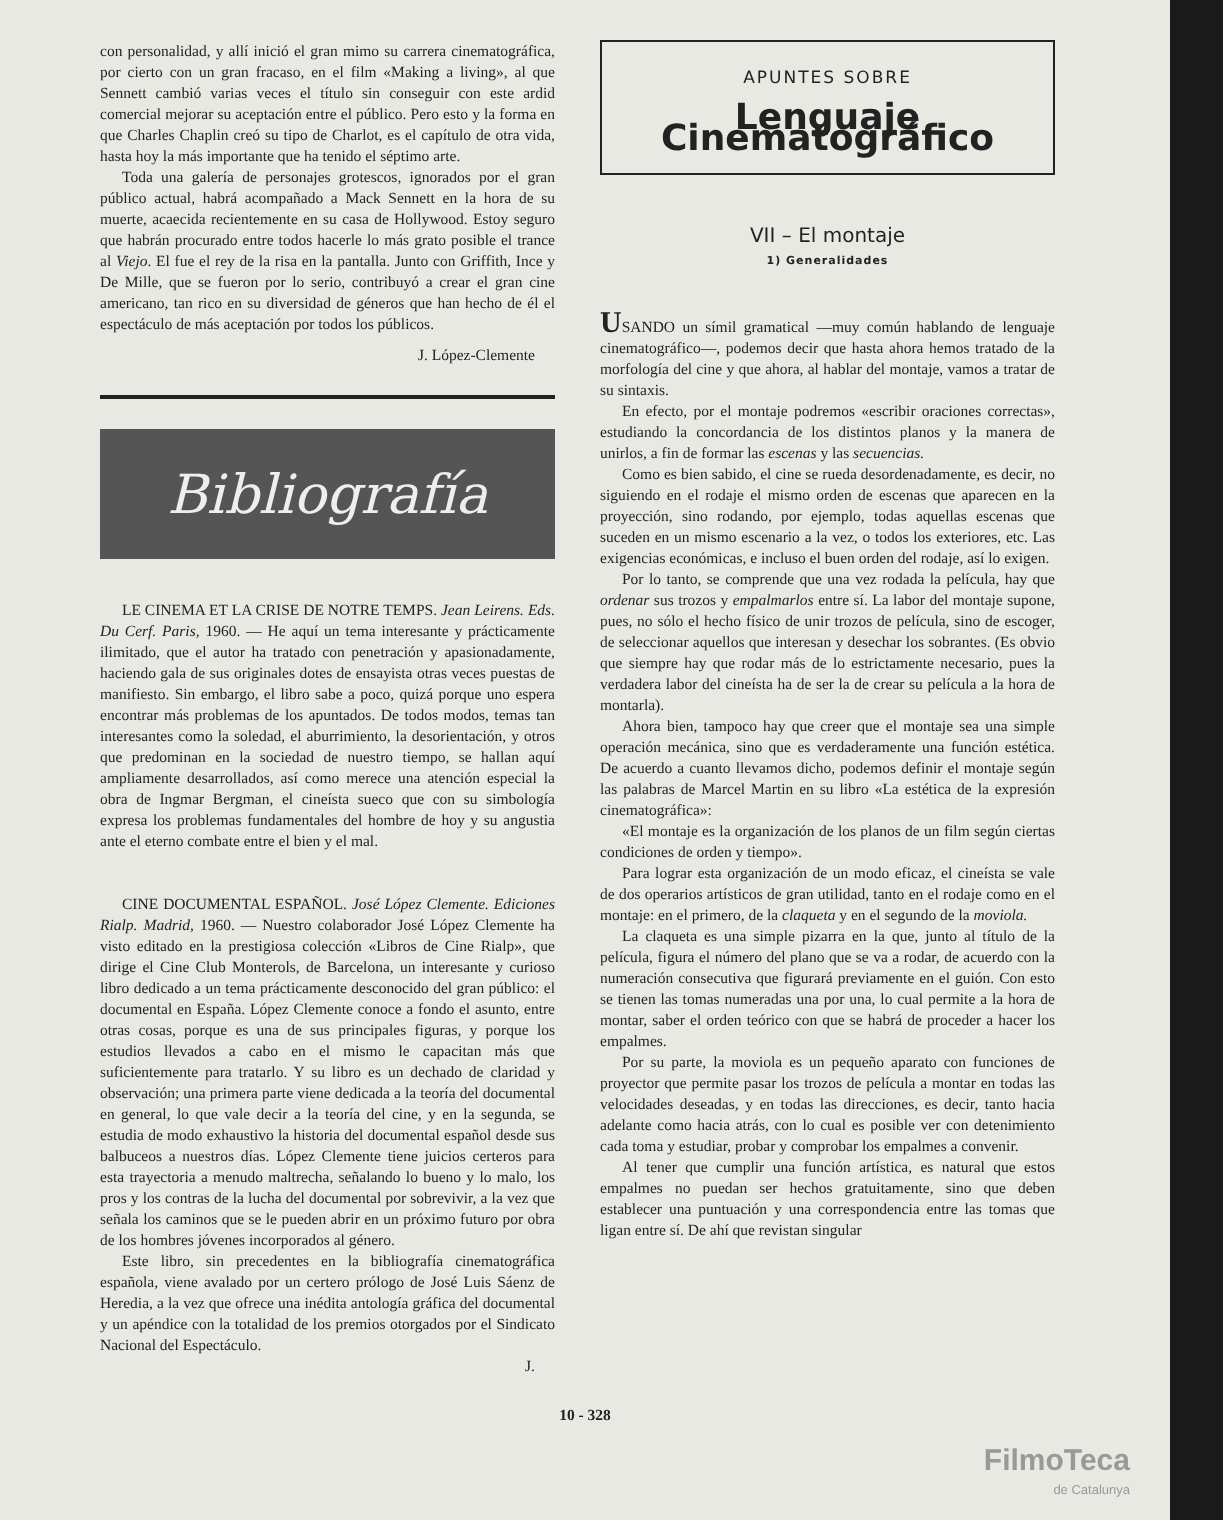con personalidad, y allí inició el gran mimo su carrera cinematográfica, por cierto con un gran fracaso, en el film «Making a living», al que Sennett cambió varias veces el título sin conseguir con este ardid comercial mejorar su aceptación entre el público. Pero esto y la forma en que Charles Chaplin creó su tipo de Charlot, es el capítulo de otra vida, hasta hoy la más importante que ha tenido el séptimo arte.
Toda una galería de personajes grotescos, ignorados por el gran público actual, habrá acompañado a Mack Sennett en la hora de su muerte, acaecida recientemente en su casa de Hollywood. Estoy seguro que habrán procurado entre todos hacerle lo más grato posible el trance al Viejo. El fue el rey de la risa en la pantalla. Junto con Griffith, Ince y De Mille, que se fueron por lo serio, contribuyó a crear el gran cine americano, tan rico en su diversidad de géneros que han hecho de él el espectáculo de más aceptación por todos los públicos.
J. López-Clemente
Bibliografía
LE CINEMA ET LA CRISE DE NOTRE TEMPS. Jean Leirens. Eds. Du Cerf. Paris, 1960. — He aquí un tema interesante y prácticamente ilimitado, que el autor ha tratado con penetración y apasionadamente, haciendo gala de sus originales dotes de ensayista otras veces puestas de manifiesto. Sin embargo, el libro sabe a poco, quizá porque uno espera encontrar más problemas de los apuntados. De todos modos, temas tan interesantes como la soledad, el aburrimiento, la desorientación, y otros que predominan en la sociedad de nuestro tiempo, se hallan aquí ampliamente desarrollados, así como merece una atención especial la obra de Ingmar Bergman, el cineísta sueco que con su simbología expresa los problemas fundamentales del hombre de hoy y su angustia ante el eterno combate entre el bien y el mal.
CINE DOCUMENTAL ESPAÑOL. José López Clemente. Ediciones Rialp. Madrid, 1960. — Nuestro colaborador José López Clemente ha visto editado en la prestigiosa colección «Libros de Cine Rialp», que dirige el Cine Club Monterols, de Barcelona, un interesante y curioso libro dedicado a un tema prácticamente desconocido del gran público: el documental en España. López Clemente conoce a fondo el asunto, entre otras cosas, porque es una de sus principales figuras, y porque los estudios llevados a cabo en el mismo le capacitan más que suficientemente para tratarlo. Y su libro es un dechado de claridad y observación; una primera parte viene dedicada a la teoría del documental en general, lo que vale decir a la teoría del cine, y en la segunda, se estudia de modo exhaustivo la historia del documental español desde sus balbuceos a nuestros días. López Clemente tiene juicios certeros para esta trayectoria a menudo maltrecha, señalando lo bueno y lo malo, los pros y los contras de la lucha del documental por sobrevivir, a la vez que señala los caminos que se le pueden abrir en un próximo futuro por obra de los hombres jóvenes incorporados al género.
Este libro, sin precedentes en la bibliografía cinematográfica española, viene avalado por un certero prólogo de José Luis Sáenz de Heredia, a la vez que ofrece una inédita antología gráfica del documental y un apéndice con la totalidad de los premios otorgados por el Sindicato Nacional del Espectáculo.
J.
APUNTES SOBRE
Lenguaje Cinematográfico
VII – El montaje
1) Generalidades
USANDO un símil gramatical —muy común hablando de lenguaje cinematográfico—, podemos decir que hasta ahora hemos tratado de la morfología del cine y que ahora, al hablar del montaje, vamos a tratar de su sintaxis.
En efecto, por el montaje podremos «escribir oraciones correctas», estudiando la concordancia de los distintos planos y la manera de unirlos, a fin de formar las escenas y las secuencias.
Como es bien sabido, el cine se rueda desordenadamente, es decir, no siguiendo en el rodaje el mismo orden de escenas que aparecen en la proyección, sino rodando, por ejemplo, todas aquellas escenas que suceden en un mismo escenario a la vez, o todos los exteriores, etc. Las exigencias económicas, e incluso el buen orden del rodaje, así lo exigen.
Por lo tanto, se comprende que una vez rodada la película, hay que ordenar sus trozos y empalmarlos entre sí. La labor del montaje supone, pues, no sólo el hecho físico de unir trozos de película, sino de escoger, de seleccionar aquellos que interesan y desechar los sobrantes. (Es obvio que siempre hay que rodar más de lo estrictamente necesario, pues la verdadera labor del cineísta ha de ser la de crear su película a la hora de montarla).
Ahora bien, tampoco hay que creer que el montaje sea una simple operación mecánica, sino que es verdaderamente una función estética. De acuerdo a cuanto llevamos dicho, podemos definir el montaje según las palabras de Marcel Martin en su libro «La estética de la expresión cinematográfica»:
«El montaje es la organización de los planos de un film según ciertas condiciones de orden y tiempo».
Para lograr esta organización de un modo eficaz, el cineísta se vale de dos operarios artísticos de gran utilidad, tanto en el rodaje como en el montaje: en el primero, de la claqueta y en el segundo de la moviola.
La claqueta es una simple pizarra en la que, junto al título de la película, figura el número del plano que se va a rodar, de acuerdo con la numeración consecutiva que figurará previamente en el guión. Con esto se tienen las tomas numeradas una por una, lo cual permite a la hora de montar, saber el orden teórico con que se habrá de proceder a hacer los empalmes.
Por su parte, la moviola es un pequeño aparato con funciones de proyector que permite pasar los trozos de película a montar en todas las velocidades deseadas, y en todas las direcciones, es decir, tanto hacia adelante como hacia atrás, con lo cual es posible ver con detenimiento cada toma y estudiar, probar y comprobar los empalmes a convenir.
Al tener que cumplir una función artística, es natural que estos empalmes no puedan ser hechos gratuitamente, sino que deben establecer una puntuación y una correspondencia entre las tomas que ligan entre sí. De ahí que revistan singular
10 - 328
FilmoTeca
de Catalunya